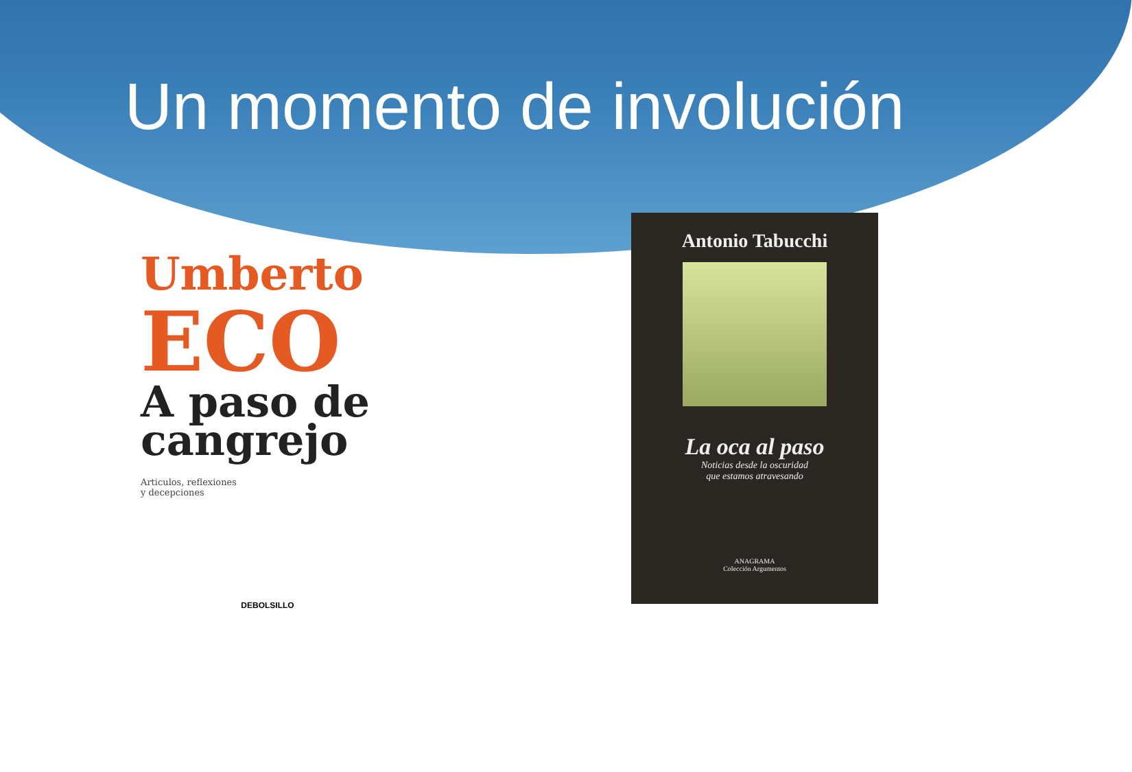Un momento de involución
Umberto
ECO
A paso de cangrejo
Articulos, reflexiones
y decepciones
DEBOLSILLO
Antonio Tabucchi
La oca al paso
Noticias desde la oscuridad
que estamos atravesando
ANAGRAMA
Colección Argumentos